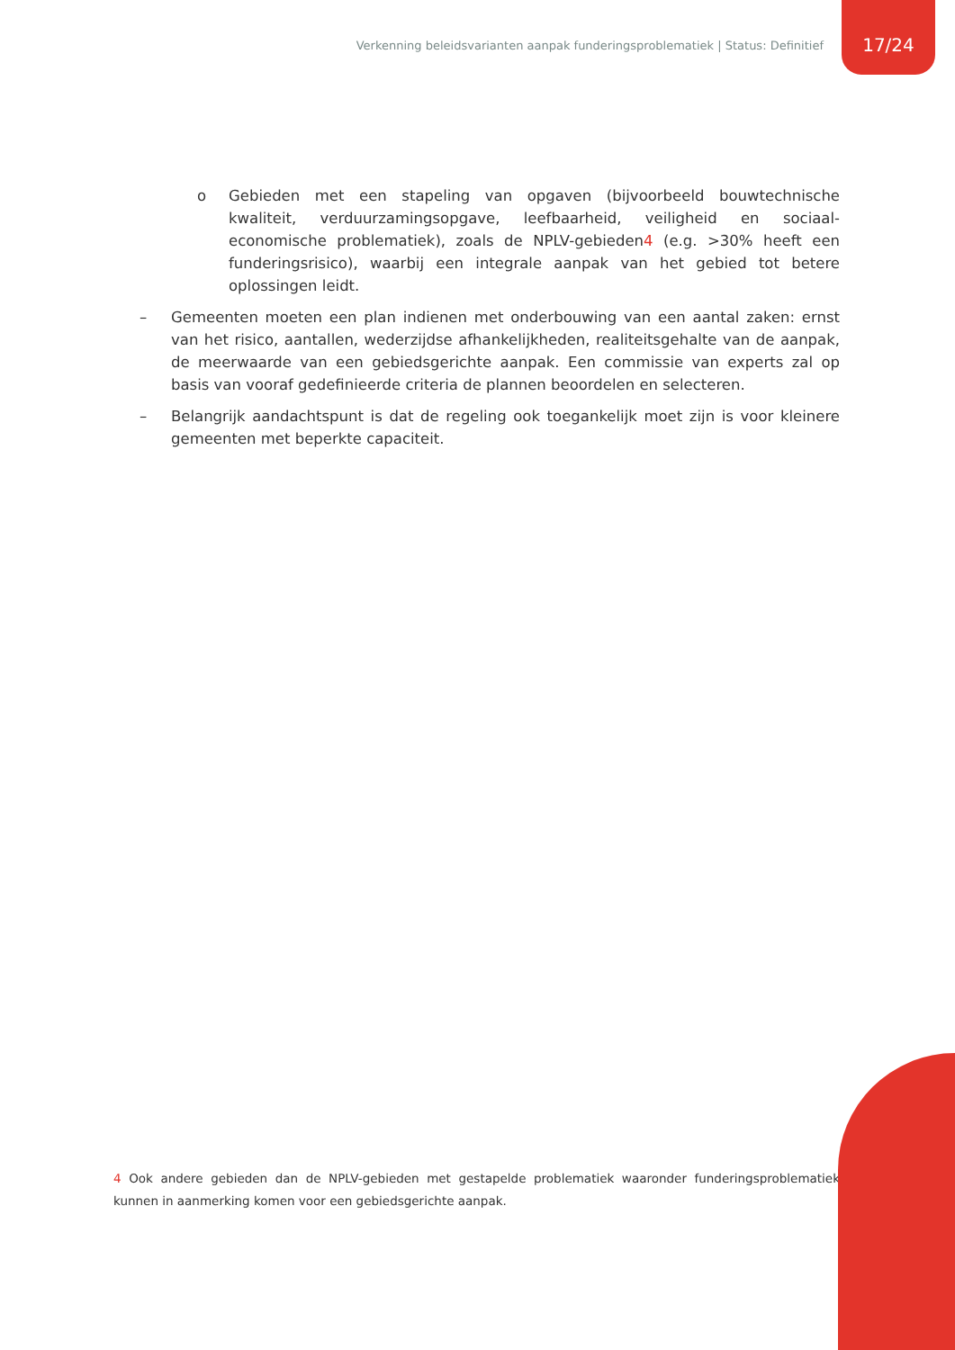Verkenning beleidsvarianten aanpak funderingsproblematiek | Status: Definitief 17/24
o Gebieden met een stapeling van opgaven (bijvoorbeeld bouwtechnische kwaliteit, verduurzamingsopgave, leefbaarheid, veiligheid en sociaal-economische problematiek), zoals de NPLV-gebieden4 (e.g. >30% heeft een funderingsrisico), waarbij een integrale aanpak van het gebied tot betere oplossingen leidt.
– Gemeenten moeten een plan indienen met onderbouwing van een aantal zaken: ernst van het risico, aantallen, wederzijdse afhankelijkheden, realiteitsgehalte van de aanpak, de meerwaarde van een gebiedsgerichte aanpak. Een commissie van experts zal op basis van vooraf gedefinieerde criteria de plannen beoordelen en selecteren.
– Belangrijk aandachtspunt is dat de regeling ook toegankelijk moet zijn is voor kleinere gemeenten met beperkte capaciteit.
4 Ook andere gebieden dan de NPLV-gebieden met gestapelde problematiek waaronder funderingsproblematiek kunnen in aanmerking komen voor een gebiedsgerichte aanpak.